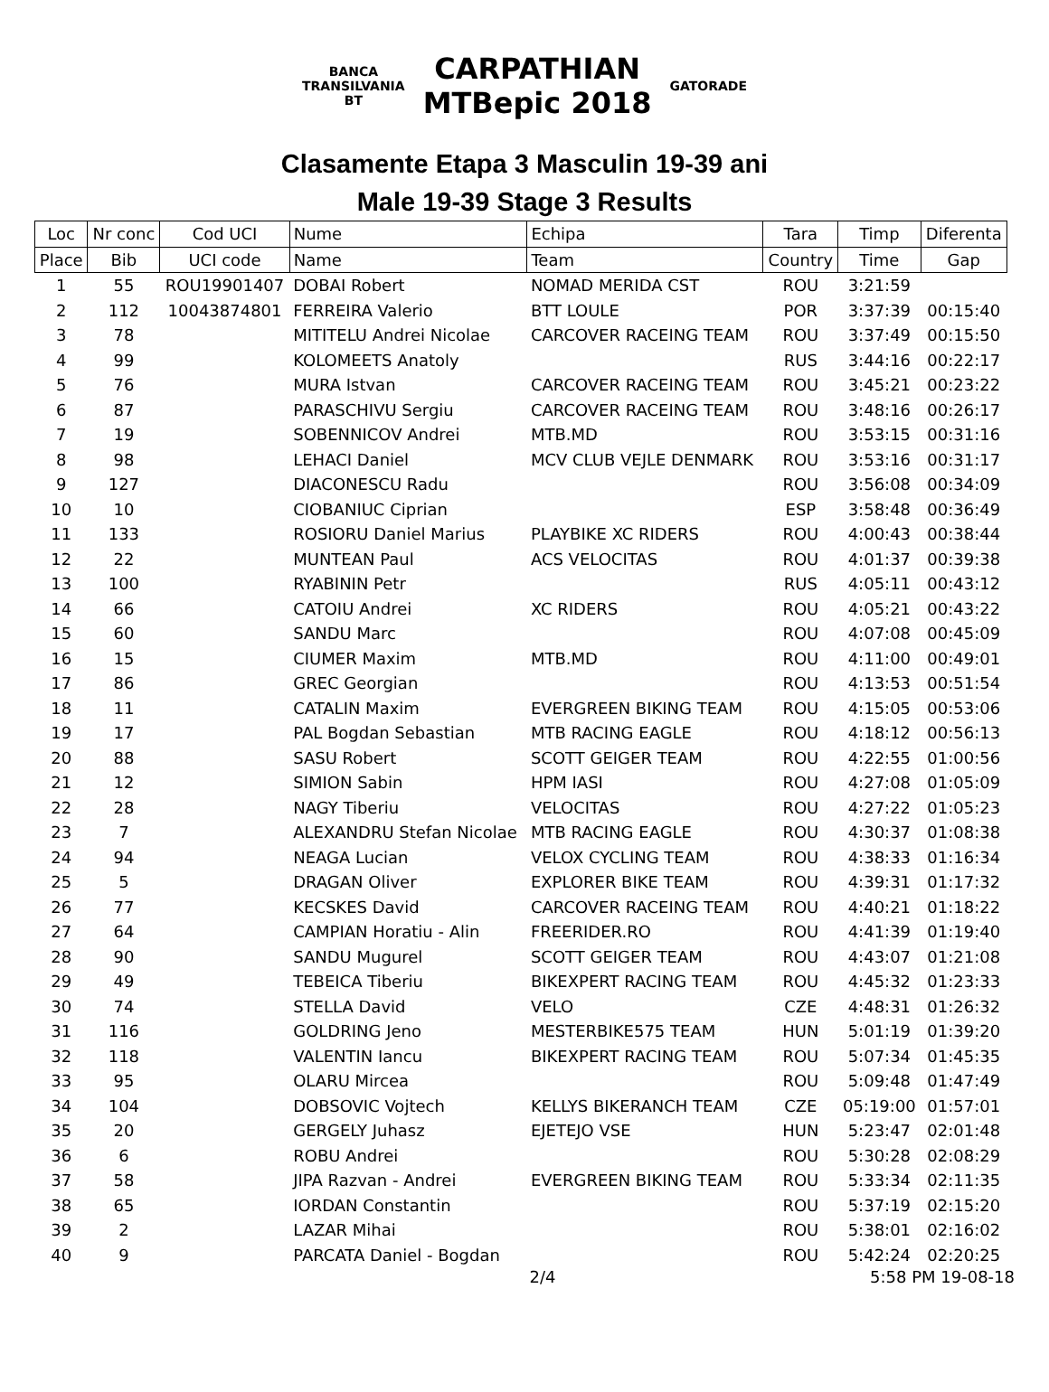BANCA
TRANSILVANIA
BT
CARPATHIAN
MTBepic 2018
GATORADE
Clasamente Etapa 3 Masculin 19-39 ani
Male 19-39 Stage 3 Results
| Loc | Nr conc | Cod UCI | Nume | Echipa | Tara | Timp | Diferenta |
| --- | --- | --- | --- | --- | --- | --- | --- |
| Place | Bib | UCI code | Name | Team | Country | Time | Gap |
| 1 | 55 | ROU19901407 | DOBAI Robert | NOMAD MERIDA CST | ROU | 3:21:59 | |
| 2 | 112 | 10043874801 | FERREIRA Valerio | BTT LOULE | POR | 3:37:39 | 00:15:40 |
| 3 | 78 | | MITITELU Andrei Nicolae | CARCOVER RACEING TEAM | ROU | 3:37:49 | 00:15:50 |
| 4 | 99 | | KOLOMEETS Anatoly | | RUS | 3:44:16 | 00:22:17 |
| 5 | 76 | | MURA Istvan | CARCOVER RACEING TEAM | ROU | 3:45:21 | 00:23:22 |
| 6 | 87 | | PARASCHIVU Sergiu | CARCOVER RACEING TEAM | ROU | 3:48:16 | 00:26:17 |
| 7 | 19 | | SOBENNICOV Andrei | MTB.MD | ROU | 3:53:15 | 00:31:16 |
| 8 | 98 | | LEHACI Daniel | MCV CLUB VEJLE DENMARK | ROU | 3:53:16 | 00:31:17 |
| 9 | 127 | | DIACONESCU Radu | | ROU | 3:56:08 | 00:34:09 |
| 10 | 10 | | CIOBANIUC Ciprian | | ESP | 3:58:48 | 00:36:49 |
| 11 | 133 | | ROSIORU Daniel Marius | PLAYBIKE XC RIDERS | ROU | 4:00:43 | 00:38:44 |
| 12 | 22 | | MUNTEAN Paul | ACS VELOCITAS | ROU | 4:01:37 | 00:39:38 |
| 13 | 100 | | RYABININ Petr | | RUS | 4:05:11 | 00:43:12 |
| 14 | 66 | | CATOIU Andrei | XC RIDERS | ROU | 4:05:21 | 00:43:22 |
| 15 | 60 | | SANDU Marc | | ROU | 4:07:08 | 00:45:09 |
| 16 | 15 | | CIUMER Maxim | MTB.MD | ROU | 4:11:00 | 00:49:01 |
| 17 | 86 | | GREC Georgian | | ROU | 4:13:53 | 00:51:54 |
| 18 | 11 | | CATALIN Maxim | EVERGREEN BIKING TEAM | ROU | 4:15:05 | 00:53:06 |
| 19 | 17 | | PAL Bogdan Sebastian | MTB RACING EAGLE | ROU | 4:18:12 | 00:56:13 |
| 20 | 88 | | SASU Robert | SCOTT GEIGER TEAM | ROU | 4:22:55 | 01:00:56 |
| 21 | 12 | | SIMION Sabin | HPM IASI | ROU | 4:27:08 | 01:05:09 |
| 22 | 28 | | NAGY Tiberiu | VELOCITAS | ROU | 4:27:22 | 01:05:23 |
| 23 | 7 | | ALEXANDRU Stefan Nicolae | MTB RACING EAGLE | ROU | 4:30:37 | 01:08:38 |
| 24 | 94 | | NEAGA Lucian | VELOX CYCLING TEAM | ROU | 4:38:33 | 01:16:34 |
| 25 | 5 | | DRAGAN Oliver | EXPLORER BIKE TEAM | ROU | 4:39:31 | 01:17:32 |
| 26 | 77 | | KECSKES David | CARCOVER RACEING TEAM | ROU | 4:40:21 | 01:18:22 |
| 27 | 64 | | CAMPIAN Horatiu - Alin | FREERIDER.RO | ROU | 4:41:39 | 01:19:40 |
| 28 | 90 | | SANDU Mugurel | SCOTT GEIGER TEAM | ROU | 4:43:07 | 01:21:08 |
| 29 | 49 | | TEBEICA Tiberiu | BIKEXPERT RACING TEAM | ROU | 4:45:32 | 01:23:33 |
| 30 | 74 | | STELLA David | VELO | CZE | 4:48:31 | 01:26:32 |
| 31 | 116 | | GOLDRING Jeno | MESTERBIKE575 TEAM | HUN | 5:01:19 | 01:39:20 |
| 32 | 118 | | VALENTIN Iancu | BIKEXPERT RACING TEAM | ROU | 5:07:34 | 01:45:35 |
| 33 | 95 | | OLARU Mircea | | ROU | 5:09:48 | 01:47:49 |
| 34 | 104 | | DOBSOVIC Vojtech | KELLYS BIKERANCH TEAM | CZE | 05:19:00 | 01:57:01 |
| 35 | 20 | | GERGELY Juhasz | EJETEJO VSE | HUN | 5:23:47 | 02:01:48 |
| 36 | 6 | | ROBU Andrei | | ROU | 5:30:28 | 02:08:29 |
| 37 | 58 | | JIPA Razvan - Andrei | EVERGREEN BIKING TEAM | ROU | 5:33:34 | 02:11:35 |
| 38 | 65 | | IORDAN Constantin | | ROU | 5:37:19 | 02:15:20 |
| 39 | 2 | | LAZAR Mihai | | ROU | 5:38:01 | 02:16:02 |
| 40 | 9 | | PARCATA Daniel - Bogdan | | ROU | 5:42:24 | 02:20:25 |
2/4 5:58 PM 19-08-18